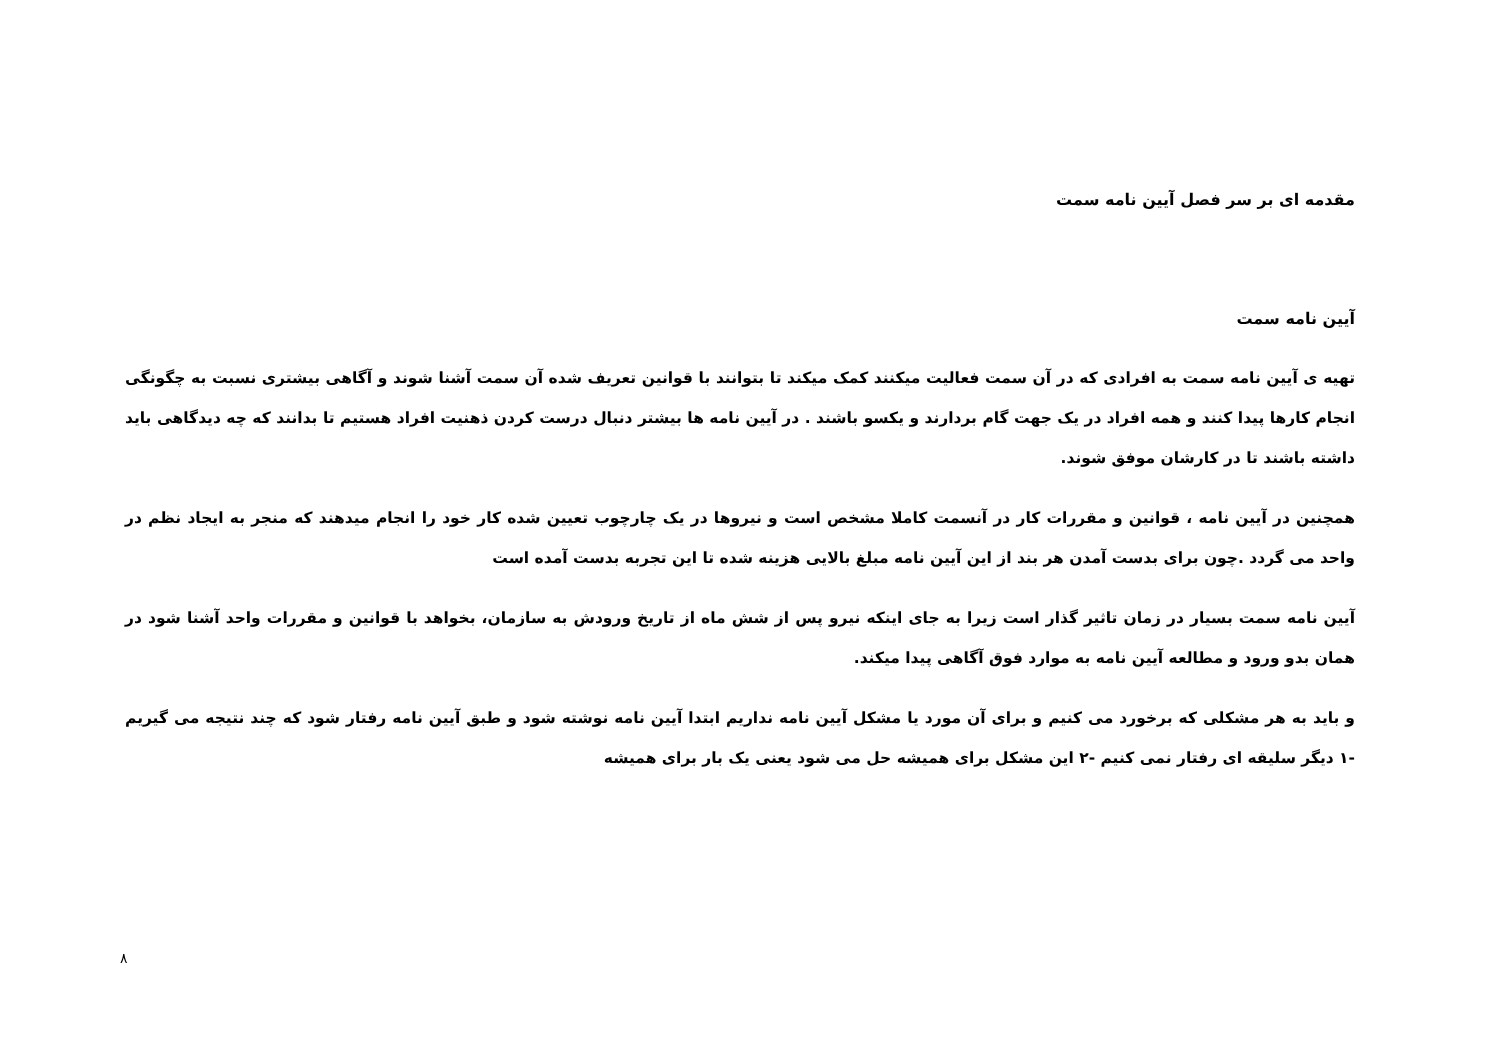مقدمه ای بر سر فصل آیین نامه سمت
آیین نامه سمت
تهیه ی آیین نامه سمت به افرادی که در آن سمت فعالیت میکنند کمک میکند تا بتوانند با قوانین تعریف شده آن سمت آشنا شوند و آگاهی بیشتری نسبت به چگونگی انجام کارها پیدا کنند و همه افراد در یک جهت گام بردارند و یکسو باشند . در آیین نامه ها بیشتر دنبال درست کردن ذهنیت افراد هستیم تا بدانند که چه دیدگاهی باید داشته باشند تا در کارشان موفق شوند.
همچنین در آیین نامه ، قوانین و مقررات کار در آنسمت کاملا مشخص است و نیروها در یک چارچوب تعیین شده کار خود را انجام میدهند که منجر به ایجاد نظم در واحد می گردد .چون برای بدست آمدن هر بند از این آیین نامه مبلغ بالایی هزینه شده تا این تجربه بدست آمده است
آیین نامه سمت بسیار در زمان تاثیر گذار است زیرا به جای اینکه نیرو پس از شش ماه از تاریخ ورودش به سازمان، بخواهد با قوانین و مقررات واحد آشنا شود در همان بدو ورود و مطالعه آیین نامه به موارد فوق آگاهی پیدا میکند.
و باید به هر مشکلی که برخورد می کنیم و برای آن مورد یا مشکل آیین نامه نداریم ابتدا آیین نامه نوشته شود و طبق آیین نامه رفتار شود که چند نتیجه می گیریم -۱ دیگر سلیقه ای رفتار نمی کنیم -۲ این مشکل برای همیشه حل می شود یعنی یک بار برای همیشه
۸